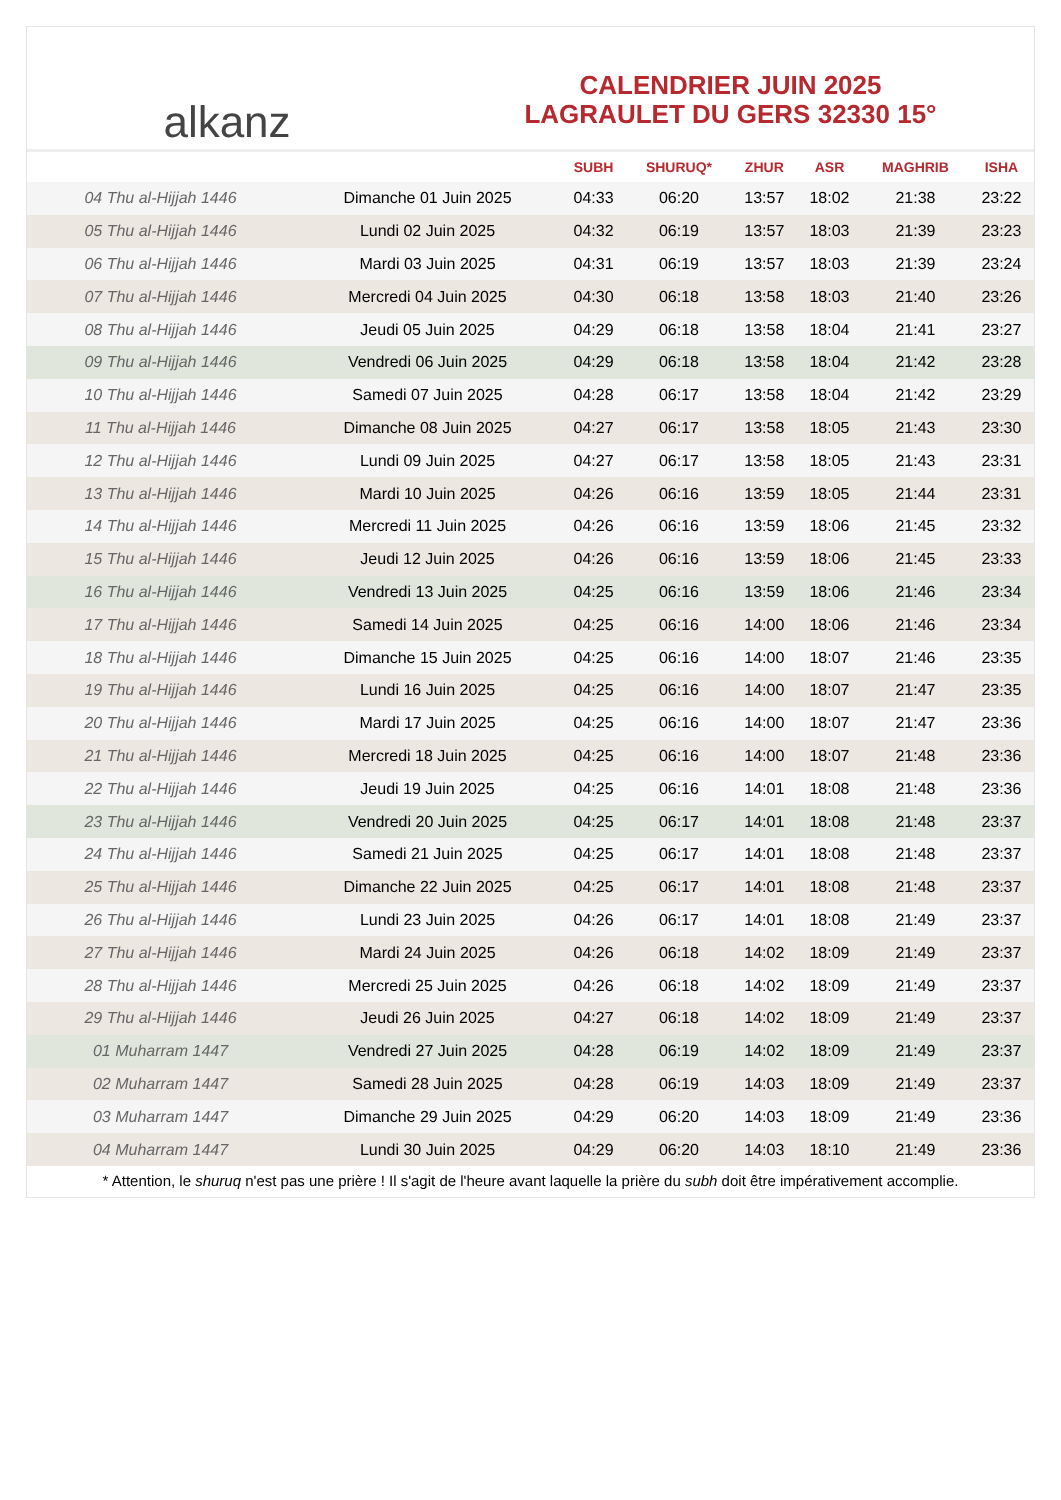alkanz
CALENDRIER JUIN 2025
LAGRAULET DU GERS 32330 15°
| | | SUBH | SHURUQ* | ZHUR | ASR | MAGHRIB | ISHA |
| --- | --- | --- | --- | --- | --- | --- | --- |
| 04 Thu al-Hijjah 1446 | Dimanche 01 Juin 2025 | 04:33 | 06:20 | 13:57 | 18:02 | 21:38 | 23:22 |
| 05 Thu al-Hijjah 1446 | Lundi 02 Juin 2025 | 04:32 | 06:19 | 13:57 | 18:03 | 21:39 | 23:23 |
| 06 Thu al-Hijjah 1446 | Mardi 03 Juin 2025 | 04:31 | 06:19 | 13:57 | 18:03 | 21:39 | 23:24 |
| 07 Thu al-Hijjah 1446 | Mercredi 04 Juin 2025 | 04:30 | 06:18 | 13:58 | 18:03 | 21:40 | 23:26 |
| 08 Thu al-Hijjah 1446 | Jeudi 05 Juin 2025 | 04:29 | 06:18 | 13:58 | 18:04 | 21:41 | 23:27 |
| 09 Thu al-Hijjah 1446 | Vendredi 06 Juin 2025 | 04:29 | 06:18 | 13:58 | 18:04 | 21:42 | 23:28 |
| 10 Thu al-Hijjah 1446 | Samedi 07 Juin 2025 | 04:28 | 06:17 | 13:58 | 18:04 | 21:42 | 23:29 |
| 11 Thu al-Hijjah 1446 | Dimanche 08 Juin 2025 | 04:27 | 06:17 | 13:58 | 18:05 | 21:43 | 23:30 |
| 12 Thu al-Hijjah 1446 | Lundi 09 Juin 2025 | 04:27 | 06:17 | 13:58 | 18:05 | 21:43 | 23:31 |
| 13 Thu al-Hijjah 1446 | Mardi 10 Juin 2025 | 04:26 | 06:16 | 13:59 | 18:05 | 21:44 | 23:31 |
| 14 Thu al-Hijjah 1446 | Mercredi 11 Juin 2025 | 04:26 | 06:16 | 13:59 | 18:06 | 21:45 | 23:32 |
| 15 Thu al-Hijjah 1446 | Jeudi 12 Juin 2025 | 04:26 | 06:16 | 13:59 | 18:06 | 21:45 | 23:33 |
| 16 Thu al-Hijjah 1446 | Vendredi 13 Juin 2025 | 04:25 | 06:16 | 13:59 | 18:06 | 21:46 | 23:34 |
| 17 Thu al-Hijjah 1446 | Samedi 14 Juin 2025 | 04:25 | 06:16 | 14:00 | 18:06 | 21:46 | 23:34 |
| 18 Thu al-Hijjah 1446 | Dimanche 15 Juin 2025 | 04:25 | 06:16 | 14:00 | 18:07 | 21:46 | 23:35 |
| 19 Thu al-Hijjah 1446 | Lundi 16 Juin 2025 | 04:25 | 06:16 | 14:00 | 18:07 | 21:47 | 23:35 |
| 20 Thu al-Hijjah 1446 | Mardi 17 Juin 2025 | 04:25 | 06:16 | 14:00 | 18:07 | 21:47 | 23:36 |
| 21 Thu al-Hijjah 1446 | Mercredi 18 Juin 2025 | 04:25 | 06:16 | 14:00 | 18:07 | 21:48 | 23:36 |
| 22 Thu al-Hijjah 1446 | Jeudi 19 Juin 2025 | 04:25 | 06:16 | 14:01 | 18:08 | 21:48 | 23:36 |
| 23 Thu al-Hijjah 1446 | Vendredi 20 Juin 2025 | 04:25 | 06:17 | 14:01 | 18:08 | 21:48 | 23:37 |
| 24 Thu al-Hijjah 1446 | Samedi 21 Juin 2025 | 04:25 | 06:17 | 14:01 | 18:08 | 21:48 | 23:37 |
| 25 Thu al-Hijjah 1446 | Dimanche 22 Juin 2025 | 04:25 | 06:17 | 14:01 | 18:08 | 21:48 | 23:37 |
| 26 Thu al-Hijjah 1446 | Lundi 23 Juin 2025 | 04:26 | 06:17 | 14:01 | 18:08 | 21:49 | 23:37 |
| 27 Thu al-Hijjah 1446 | Mardi 24 Juin 2025 | 04:26 | 06:18 | 14:02 | 18:09 | 21:49 | 23:37 |
| 28 Thu al-Hijjah 1446 | Mercredi 25 Juin 2025 | 04:26 | 06:18 | 14:02 | 18:09 | 21:49 | 23:37 |
| 29 Thu al-Hijjah 1446 | Jeudi 26 Juin 2025 | 04:27 | 06:18 | 14:02 | 18:09 | 21:49 | 23:37 |
| 01 Muharram 1447 | Vendredi 27 Juin 2025 | 04:28 | 06:19 | 14:02 | 18:09 | 21:49 | 23:37 |
| 02 Muharram 1447 | Samedi 28 Juin 2025 | 04:28 | 06:19 | 14:03 | 18:09 | 21:49 | 23:37 |
| 03 Muharram 1447 | Dimanche 29 Juin 2025 | 04:29 | 06:20 | 14:03 | 18:09 | 21:49 | 23:36 |
| 04 Muharram 1447 | Lundi 30 Juin 2025 | 04:29 | 06:20 | 14:03 | 18:10 | 21:49 | 23:36 |
* Attention, le shuruq n'est pas une prière ! Il s'agit de l'heure avant laquelle la prière du subh doit être impérativement accomplie.